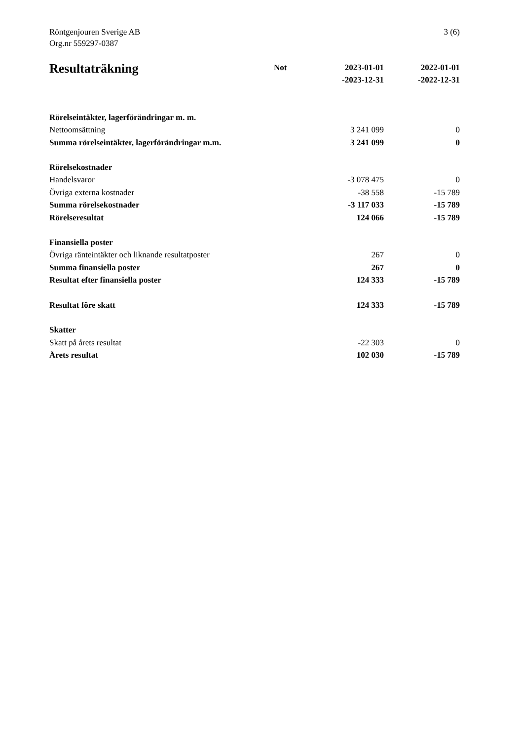Röntgenjouren Sverige AB
Org.nr 559297-0387
3 (6)
| Resultaträkning | Not | 2023-01-01 -2023-12-31 | 2022-01-01 -2022-12-31 |
| --- | --- | --- | --- |
| Rörelseintäkter, lagerförändringar m. m. | | | |
| Nettoomsättning | | 3 241 099 | 0 |
| Summa rörelseintäkter, lagerförändringar m.m. | | 3 241 099 | 0 |
| Rörelsekostnader | | | |
| Handelsvaror | | -3 078 475 | 0 |
| Övriga externa kostnader | | -38 558 | -15 789 |
| Summa rörelsekostnader | | -3 117 033 | -15 789 |
| Rörelseresultat | | 124 066 | -15 789 |
| Finansiella poster | | | |
| Övriga ränteintäkter och liknande resultatposter | | 267 | 0 |
| Summa finansiella poster | | 267 | 0 |
| Resultat efter finansiella poster | | 124 333 | -15 789 |
| Resultat före skatt | | 124 333 | -15 789 |
| Skatter | | | |
| Skatt på årets resultat | | -22 303 | 0 |
| Årets resultat | | 102 030 | -15 789 |